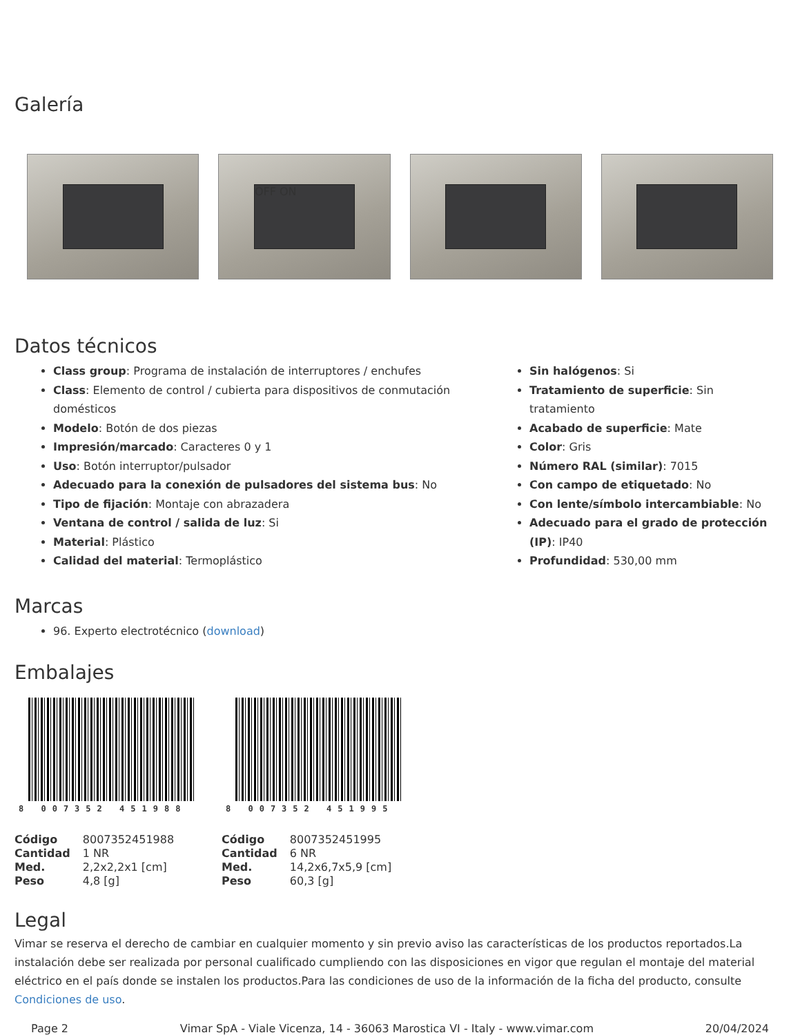Galería
OFF ON
Datos técnicos
Class group: Programa de instalación de interruptores / enchufes
Class: Elemento de control / cubierta para dispositivos de conmutación domésticos
Modelo: Botón de dos piezas
Impresión/marcado: Caracteres 0 y 1
Uso: Botón interruptor/pulsador
Adecuado para la conexión de pulsadores del sistema bus: No
Tipo de fijación: Montaje con abrazadera
Ventana de control / salida de luz: Si
Material: Plástico
Calidad del material: Termoplástico
Sin halógenos: Si
Tratamiento de superficie: Sin tratamiento
Acabado de superficie: Mate
Color: Gris
Número RAL (similar): 7015
Con campo de etiquetado: No
Con lente/símbolo intercambiable: No
Adecuado para el grado de protección (IP): IP40
Profundidad: 530,00 mm
Marcas
96. Experto electrotécnico (download)
Embalajes
8 007352 451988
| Código | 8007352451988 |
| Cantidad | 1 NR |
| Med. | 2,2x2,2x1 [cm] |
| Peso | 4,8 [g] |
8 007352 451995
| Código | 8007352451995 |
| Cantidad | 6 NR |
| Med. | 14,2x6,7x5,9 [cm] |
| Peso | 60,3 [g] |
Legal
Vimar se reserva el derecho de cambiar en cualquier momento y sin previo aviso las características de los productos reportados.La instalación debe ser realizada por personal cualificado cumpliendo con las disposiciones en vigor que regulan el montaje del material eléctrico en el país donde se instalen los productos.Para las condiciones de uso de la información de la ficha del producto, consulte Condiciones de uso.
Page 2 Vimar SpA - Viale Vicenza, 14 - 36063 Marostica VI - Italy - www.vimar.com 20/04/2024